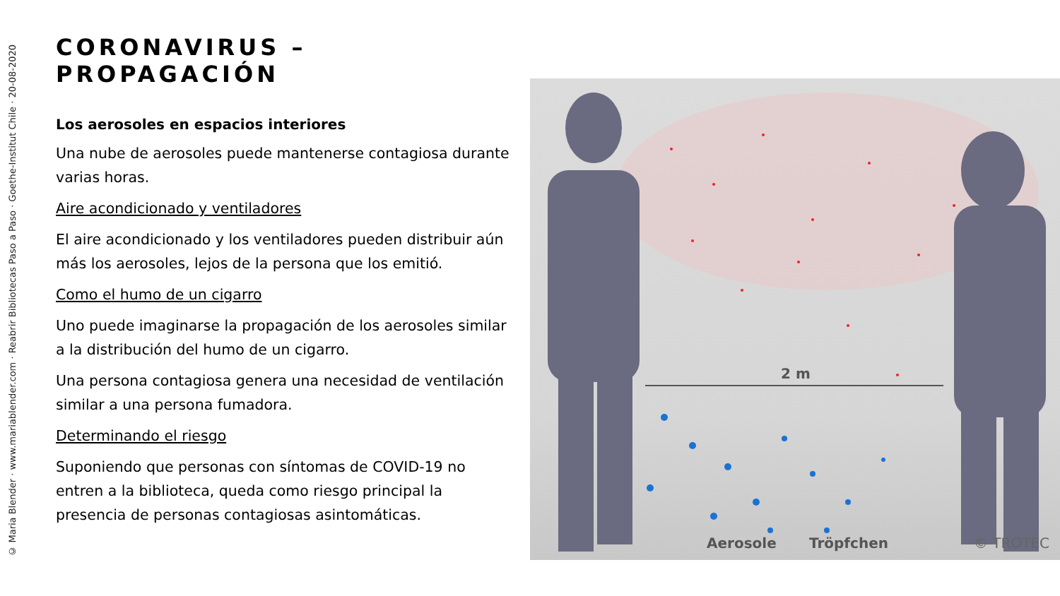© Maria Blender · www.mariablender.com · Reabrir Bibliotecas Paso a Paso · Goethe-Institut Chile · 20-08-2020
CORONAVIRUS – PROPAGACIÓN
Los aerosoles en espacios interiores
Una nube de aerosoles puede mantenerse contagiosa durante varias horas.
Aire acondicionado y ventiladores
El aire acondicionado y los ventiladores pueden distribuir aún más los aerosoles, lejos de la persona que los emitió.
Como el humo de un cigarro
Uno puede imaginarse la propagación de los aerosoles similar a la distribución del humo de un cigarro.
Una persona contagiosa genera una necesidad de ventilación similar a una persona fumadora.
Determinando el riesgo
Suponiendo que personas con síntomas de COVID-19 no entren a la biblioteca, queda como riesgo principal la presencia de personas contagiosas asintomáticas.
2 m
Aerosole
Tröpfchen
© TROTEC